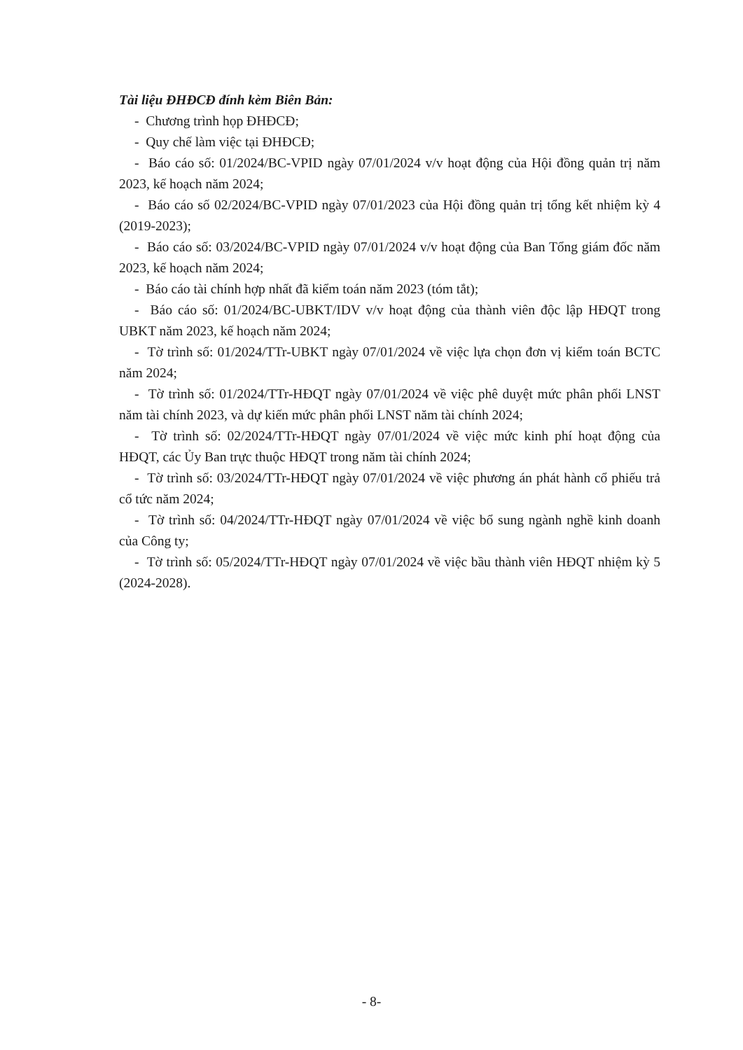Tài liệu ĐHĐCĐ đính kèm Biên Bản:
- Chương trình họp ĐHĐCĐ;
- Quy chế làm việc tại ĐHĐCĐ;
- Báo cáo số: 01/2024/BC-VPID ngày 07/01/2024 v/v hoạt động của Hội đồng quản trị năm 2023, kế hoạch năm 2024;
- Báo cáo số 02/2024/BC-VPID ngày 07/01/2023 của Hội đồng quản trị tổng kết nhiệm kỳ 4 (2019-2023);
- Báo cáo số: 03/2024/BC-VPID ngày 07/01/2024 v/v hoạt động của Ban Tổng giám đốc năm 2023, kế hoạch năm 2024;
- Báo cáo tài chính hợp nhất đã kiểm toán năm 2023 (tóm tắt);
- Báo cáo số: 01/2024/BC-UBKT/IDV v/v hoạt động của thành viên độc lập HĐQT trong UBKT năm 2023, kế hoạch năm 2024;
- Tờ trình số: 01/2024/TTr-UBKT ngày 07/01/2024 về việc lựa chọn đơn vị kiểm toán BCTC năm 2024;
- Tờ trình số: 01/2024/TTr-HĐQT ngày 07/01/2024 về việc phê duyệt mức phân phối LNST năm tài chính 2023, và dự kiến mức phân phối LNST năm tài chính 2024;
- Tờ trình số: 02/2024/TTr-HĐQT ngày 07/01/2024 về việc mức kinh phí hoạt động của HĐQT, các Ủy Ban trực thuộc HĐQT trong năm tài chính 2024;
- Tờ trình số: 03/2024/TTr-HĐQT ngày 07/01/2024 về việc phương án phát hành cổ phiếu trả cổ tức năm 2024;
- Tờ trình số: 04/2024/TTr-HĐQT ngày 07/01/2024 về việc bổ sung ngành nghề kinh doanh của Công ty;
- Tờ trình số: 05/2024/TTr-HĐQT ngày 07/01/2024 về việc bầu thành viên HĐQT nhiệm kỳ 5 (2024-2028).
- 8-